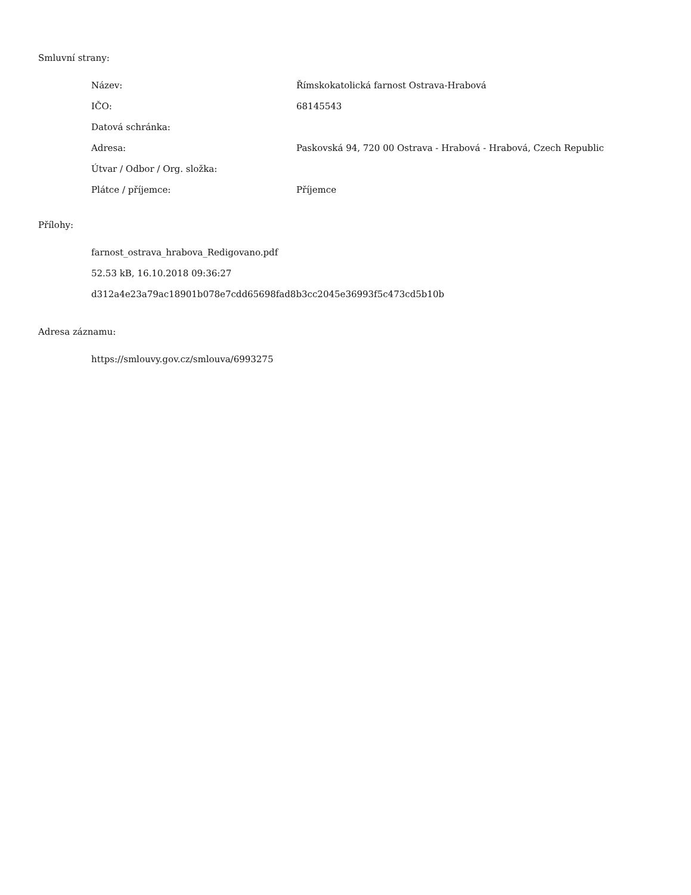Smluvní strany:
| Název: | Římskokatolická farnost Ostrava-Hrabová |
| IČO: | 68145543 |
| Datová schránka: | |
| Adresa: | Paskovská 94, 720 00 Ostrava - Hrabová - Hrabová, Czech Republic |
| Útvar / Odbor / Org. složka: | |
| Plátce / příjemce: | Příjemce |
Přílohy:
farnost_ostrava_hrabova_Redigovano.pdf
52.53 kB, 16.10.2018 09:36:27
d312a4e23a79ac18901b078e7cdd65698fad8b3cc2045e36993f5c473cd5b10b
Adresa záznamu:
https://smlouvy.gov.cz/smlouva/6993275